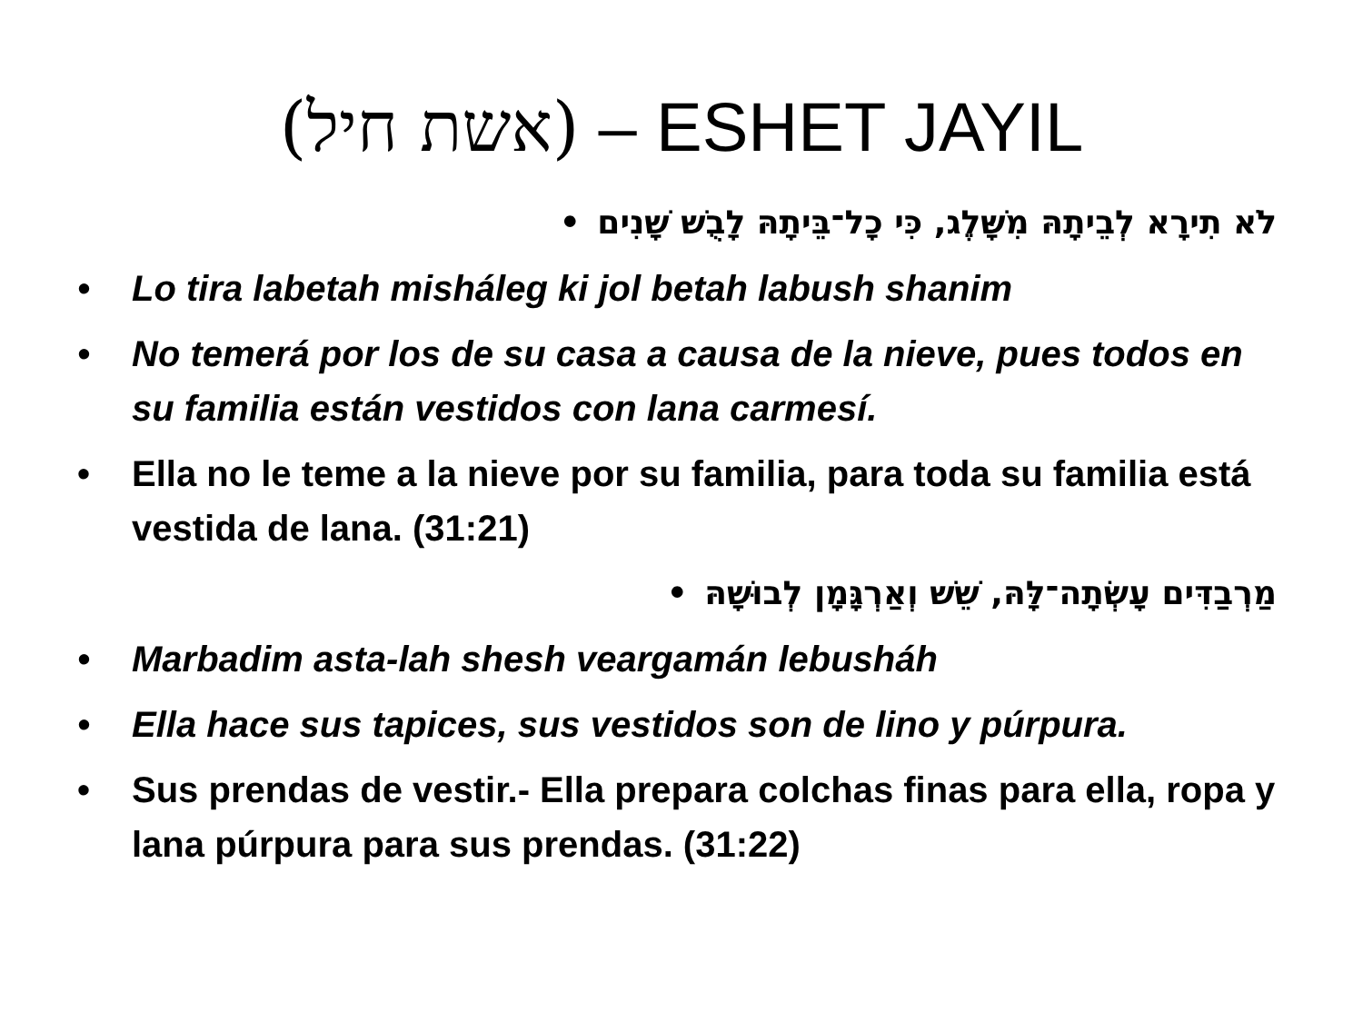(אשת חיל) – ESHET JAYIL
לֹא תִירָא לְבֵיתָהּ מִשָּׁלֶג, כִּי כָל־בֵּיתָהּ לָבֻשׁ שָׁנִים •
• Lo tira labetah misháleg ki jol betah labush shanim
• No temerá por los de su casa a causa de la nieve, pues todos en su familia están vestidos con lana carmesí.
• Ella no le teme a la nieve por su familia, para toda su familia está vestida de lana. (31:21)
מַרְבַדִּים עָשְׂתָה־לָּהּ, שֵׁשׁ וְאַרְגָּמָן לְבוּשָׁהּ •
• Marbadim asta-lah shesh veargamán lebusháh
• Ella hace sus tapices, sus vestidos son de lino y púrpura.
• Sus prendas de vestir.- Ella prepara colchas finas para ella, ropa y lana púrpura para sus prendas. (31:22)